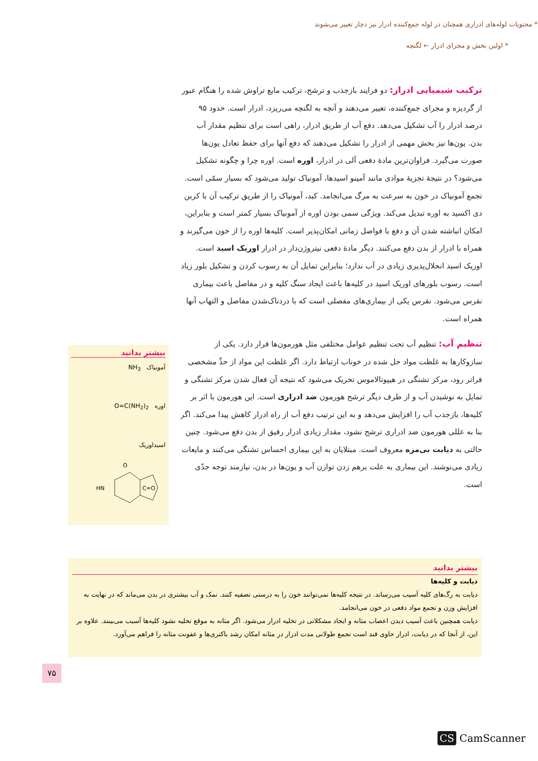* محتویات لوله‌های ادراری همچنان در لوله جمع‌کننده ادرار نیز دچار تغییر می‌شوند
* اولین بخش و مجرای ادرار ← لگنچه
ترکیب شیمیایی ادرار:
دو فرایند بازجذب و ترشح، ترکیب مایع تراوش شده را هنگام عبور از گردیزه و مجرای جمع‌کننده، تغییر می‌دهند و آنچه به لگنچه می‌ریزد، ادرار است. حدود ۹۵ درصد ادرار را آب تشکیل می‌دهد. دفع آب از طریق ادرار، راهی است برای تنظیم مقدار آب بدن. یون‌ها نیز بخش مهمی از ادرار را تشکیل می‌دهند که دفع آنها برای حفظ تعادل یون‌ها صورت می‌گیرد. فراوان‌ترین مادهٔ دفعی آلی در ادرار، اوره است. اوره چرا و چگونه تشکیل می‌شود؟ در نتیجهٔ تجزیهٔ موادی مانند آمینو اسیدها، آمونیاک تولید می‌شود که بسیار سمّی است. تجمع آمونیاک در خون به سرعت به مرگ می‌انجامد. کبد، آمونیاک را از طریق ترکیب آن با کربن دی اکسید به اوره تبدیل می‌کند. ویژگی سمی بودن اوره از آمونیاک بسیار کمتر است و بنابراین، امکان انباشته شدن آن و دفع با فواصل زمانی امکان‌پذیر است. کلیه‌ها اوره را از خون می‌گیرند و همراه با ادرار از بدن دفع می‌کنند. دیگر مادهٔ دفعی نیتروژن‌دار در ادرار اوریک اسید است. اوریک اسید انحلال‌پذیری زیادی در آب ندارد؛ بنابراین تمایل آن به رسوب کردن و تشکیل بلور زیاد است. رسوب بلورهای اوریک اسید در کلیه‌ها باعث ایجاد سنگ کلیه و در مفاصل باعث بیماری نقرس می‌شود. نقرس یکی از بیماری‌های مفصلی است که با دردناک‌شدن مفاصل و التهاب آنها همراه است.
تنظیم آب:
تنظیم آب تحت تنظیم عوامل مختلفی مثل هورمون‌ها قرار دارد. یکی از سازوکارها به غلظت مواد حل شده در خوناب ارتباط دارد. اگر غلظت این مواد از حدِّ مشخصی فراتر رود، مرکز تشنگی در هیپوتالاموس تحریک می‌شود که نتیجه آن فعال شدن مرکز تشنگی و تمایل به نوشیدن آب و از طرف دیگر ترشح هورمون ضد ادراری است. این هورمون با اثر بر کلیه‌ها، بازجذب آب را افزایش می‌دهد و به این ترتیب دفع آب از راه ادرار کاهش پیدا می‌کند. اگر بنا به عللی هورمون ضد ادراری ترشح نشود، مقدار زیادی ادرار رقیق از بدن دفع می‌شود. چنین حالتی به دیابت بی‌مزه معروف است. مبتلایان به این بیماری احساس تشنگی می‌کنند و مایعات زیادی می‌نوشند. این بیماری به علت برهم زدن توازن آب و یون‌ها در بدن، نیازمند توجه جدّی است.
بیشتر بدانید
آمونیاک NH<sub>3</sub>
اوره O=C(NH<sub>2</sub>)<sub>2</sub>
اسیداوریک
HN
O
C=O
بیشتر بدانید
دیابت و کلیه‌ها
دیابت به رگ‌های کلیه آسیب می‌رساند. در نتیجه کلیه‌ها نمی‌توانند خون را به درستی تصفیه کنند. نمک و آب بیشتری در بدن می‌ماند که در نهایت به افزایش وزن و تجمع مواد دفعی در خون می‌انجامد.
دیابت همچنین باعث آسیب دیدن اعصاب مثانه و ایجاد مشکلاتی در تخلیه ادرار می‌شود. اگر مثانه به موقع تخلیه نشود کلیه‌ها آسیب می‌بینند. علاوه بر این، از آنجا که در دیابت، ادرار حاوی قند است تجمع طولانی مدت ادرار در مثانه امکان رشد باکتری‌ها و عفونت مثانه را فراهم می‌آورد.
۷۵
CS CamScanner